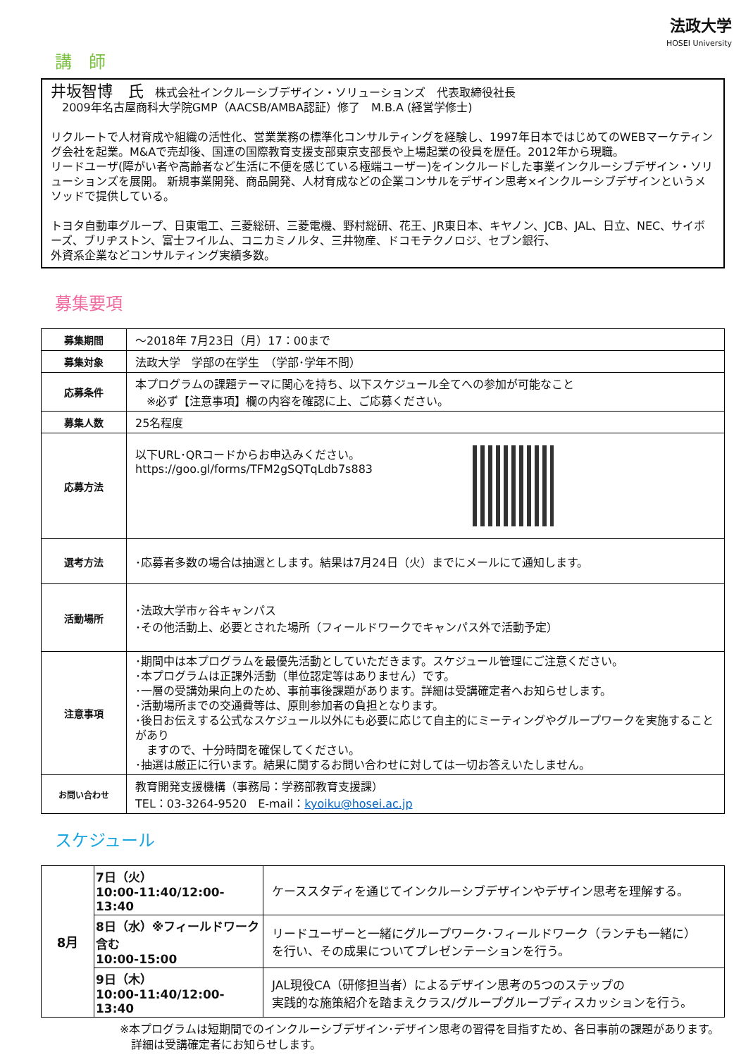法政大学
HOSEI University
講　師
井坂智博　氏　株式会社インクルーシブデザイン・ソリューションズ　代表取締役社長
　2009年名古屋商科大学院GMP（AACSB/AMBA認証）修了　M.B.A (経営学修士)
リクルートで人材育成や組織の活性化、営業業務の標準化コンサルティングを経験し、1997年日本ではじめてのWEBマーケティング会社を起業。M&Aで売却後、国連の国際教育支援支部東京支部長や上場起業の役員を歴任。2012年から現職。
リードユーザ(障がい者や高齢者など生活に不便を感じている極端ユーザー)をインクルードした事業インクルーシブデザイン・ソリューションズを展開。 新規事業開発、商品開発、人材育成などの企業コンサルをデザイン思考×インクルーシブデザインというメソッドで提供している。
トヨタ自動車グループ、日東電工、三菱総研、三菱電機、野村総研、花王、JR東日本、キヤノン、JCB、JAL、日立、NEC、サイボーズ、ブリヂストン、富士フイルム、コニカミノルタ、三井物産、ドコモテクノロジ、セブン銀行、
外資系企業などコンサルティング実績多数。
募集要項
| 募集期間 | ～2018年 7月23日（月）17：00まで |
| 募集対象 | 法政大学 学部の在学生 （学部･学年不問） |
| 応募条件 | 本プログラムの課題テーマに関心を持ち、以下スケジュール全てへの参加が可能なこと ※必ず【注意事項】欄の内容を確認に上、ご応募ください。 |
| 募集人数 | 25名程度 |
| 応募方法 | 以下URL･QRコードからお申込みください。 https://goo.gl/forms/TFM2gSQTqLdb7s883 |
| 選考方法 | ･応募者多数の場合は抽選とします。結果は7月24日（火）までにメールにて通知します。 |
| 活動場所 | ･法政大学市ヶ谷キャンパス ･その他活動上、必要とされた場所（フィールドワークでキャンパス外で活動予定） |
| 注意事項 | ･期間中は本プログラムを最優先活動としていただきます。スケジュール管理にご注意ください。 ･本プログラムは正課外活動（単位認定等はありません）です。 ･一層の受講効果向上のため、事前事後課題があります。詳細は受講確定者へお知らせします。 ･活動場所までの交通費等は、原則参加者の負担となります。 ･後日お伝えする公式なスケジュール以外にも必要に応じて自主的にミーティングやグループワークを実施することがあり ますので、十分時間を確保してください。 ･抽選は厳正に行います。結果に関するお問い合わせに対しては一切お答えいたしません。 |
| お問い合わせ | 教育開発支援機構（事務局：学務部教育支援課） TEL：03-3264-9520 E-mail： kyoiku@hosei.ac.jp |
スケジュール
| 8月 | 7日（火） 10:00-11:40/12:00-13:40 | ケーススタディを通じてインクルーシブデザインやデザイン思考を理解する。 |
| | 8日（水）※フィールドワーク含む 10:00-15:00 | リードユーザーと一緒にグループワーク･フィールドワーク（ランチも一緒に） を行い、その成果についてプレゼンテーションを行う。 |
| | 9日（木） 10:00-11:40/12:00-13:40 | JAL現役CA（研修担当者）によるデザイン思考の5つのステップの 実践的な施策紹介を踏まえクラス/グループグループディスカッションを行う。 |
※本プログラムは短期間でのインクルーシブデザイン･デザイン思考の習得を目指すため、各日事前の課題があります。
　詳細は受講確定者にお知らせします。